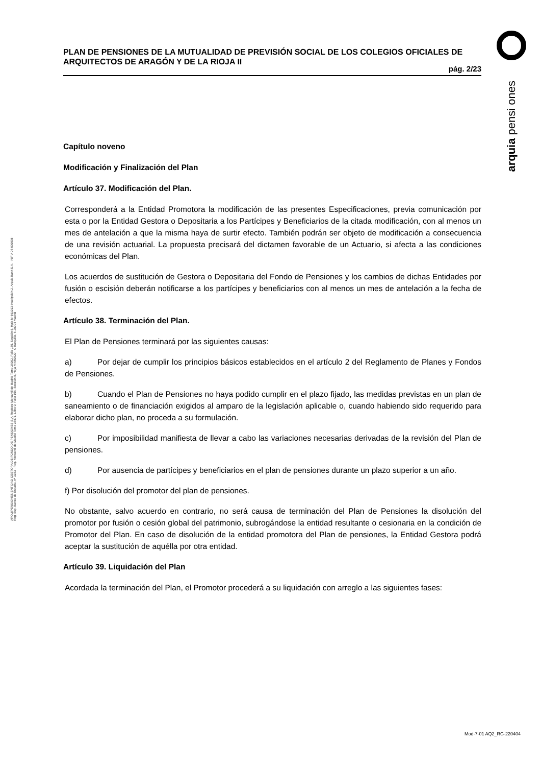arquia pensi ones
PLAN DE PENSIONES DE LA MUTUALIDAD DE PREVISIÓN SOCIAL DE LOS COLEGIOS OFICIALES DE ARQUITECTOS DE ARAGÓN Y DE LA RIOJA II
pág. 2/23
ARQUIPENSIONES ENTIDAD GESTORA DE FONDO DE PENSIONES S.A. Registro Mercantil de Madrid Tomo 36992, Folio 185, Sección 8, Hoja M-661013 Inscripción 2. Arquia Bank S.A. - NIF A 08 809808 - Reg. Esp. Banco de España, nº 3183 - Reg. Mercantil de Madrid Tomo 36871, Libro 0, Folio 156, Sección 8, Hoja M 659820 - C Barquillo, 6 28004 Madrid
Capítulo noveno
Modificación y Finalización del Plan
Artículo 37. Modificación del Plan.
Corresponderá a la Entidad Promotora la modificación de las presentes Especificaciones, previa comunicación por esta o por la Entidad Gestora o Depositaria a los Partícipes y Beneficiarios de la citada modificación, con al menos un mes de antelación a que la misma haya de surtir efecto. También podrán ser objeto de modificación a consecuencia de una revisión actuarial. La propuesta precisará del dictamen favorable de un Actuario, si afecta a las condiciones económicas del Plan.
Los acuerdos de sustitución de Gestora o Depositaria del Fondo de Pensiones y los cambios de dichas Entidades por fusión o escisión deberán notificarse a los partícipes y beneficiarios con al menos un mes de antelación a la fecha de efectos.
Artículo 38. Terminación del Plan.
El Plan de Pensiones terminará por las siguientes causas:
a) Por dejar de cumplir los principios básicos establecidos en el artículo 2 del Reglamento de Planes y Fondos de Pensiones.
b) Cuando el Plan de Pensiones no haya podido cumplir en el plazo fijado, las medidas previstas en un plan de saneamiento o de financiación exigidos al amparo de la legislación aplicable o, cuando habiendo sido requerido para elaborar dicho plan, no proceda a su formulación.
c) Por imposibilidad manifiesta de llevar a cabo las variaciones necesarias derivadas de la revisión del Plan de pensiones.
d) Por ausencia de partícipes y beneficiarios en el plan de pensiones durante un plazo superior a un año.
f) Por disolución del promotor del plan de pensiones.
No obstante, salvo acuerdo en contrario, no será causa de terminación del Plan de Pensiones la disolución del promotor por fusión o cesión global del patrimonio, subrogándose la entidad resultante o cesionaria en la condición de Promotor del Plan. En caso de disolución de la entidad promotora del Plan de pensiones, la Entidad Gestora podrá aceptar la sustitución de aquélla por otra entidad.
Artículo 39. Liquidación del Plan
Acordada la terminación del Plan, el Promotor procederá a su liquidación con arreglo a las siguientes fases:
Mod-7-01 AQ2_RG-220404